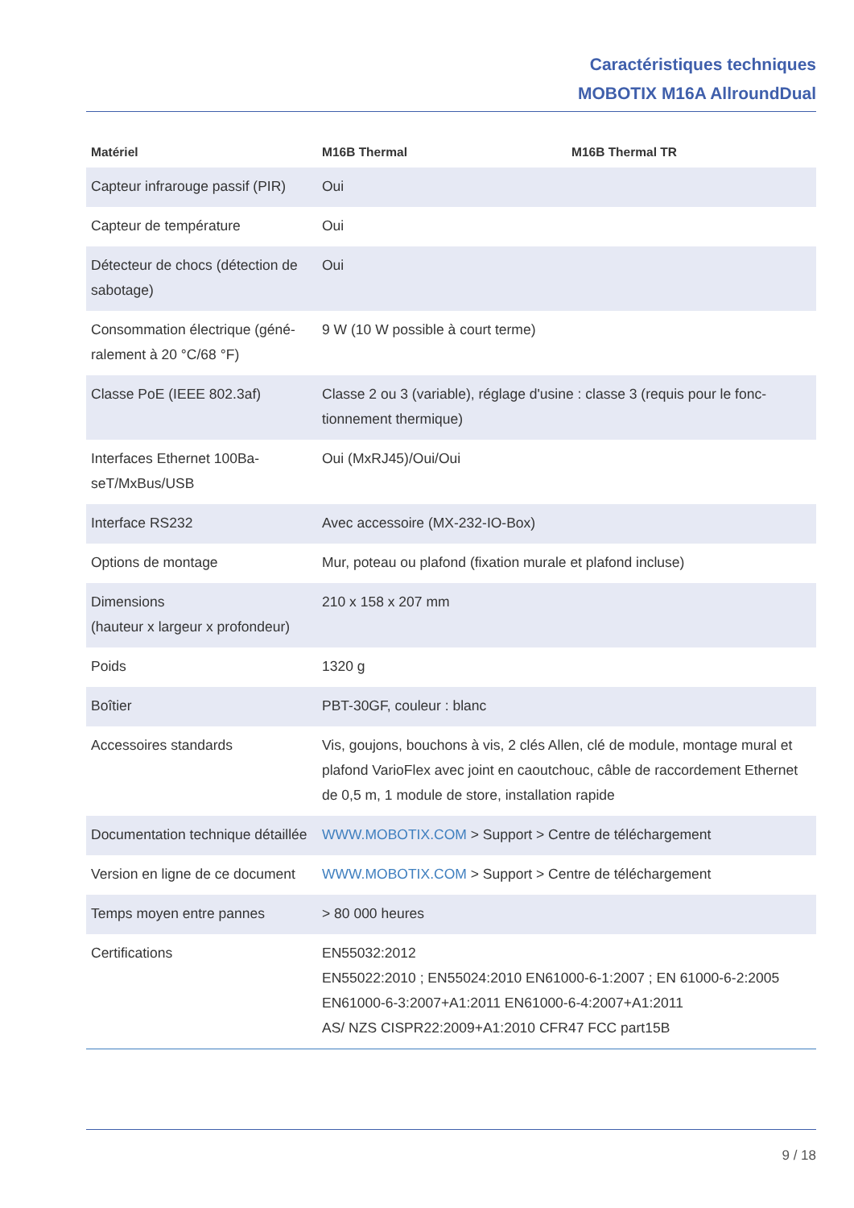Caractéristiques techniques
MOBOTIX M16A AllroundDual
| Matériel | M16B Thermal | M16B Thermal TR |
| --- | --- | --- |
| Capteur infrarouge passif (PIR) | Oui | |
| Capteur de température | Oui | |
| Détecteur de chocs (détection de sabotage) | Oui | |
| Consommation électrique (géné­ralement à 20 °C/68 °F) | 9 W (10 W possible à court terme) | |
| Classe PoE (IEEE 802.3af) | Classe 2 ou 3 (variable), réglage d'usine : classe 3 (requis pour le fonc­tionnement thermique) | |
| Interfaces Ethernet 100Ba­seT/MxBus/USB | Oui (MxRJ45)/Oui/Oui | |
| Interface RS232 | Avec accessoire (MX-232-IO-Box) | |
| Options de montage | Mur, poteau ou plafond (fixation murale et plafond incluse) | |
| Dimensions (hauteur x largeur x profondeur) | 210 x 158 x 207 mm | |
| Poids | 1320 g | |
| Boîtier | PBT-30GF, couleur : blanc | |
| Accessoires standards | Vis, goujons, bouchons à vis, 2 clés Allen, clé de module, montage mural et plafond VarioFlex avec joint en caoutchouc, câble de raccordement Ethernet de 0,5 m, 1 module de store, installation rapide | |
| Documentation technique détaillée | WWW.MOBOTIX.COM > Support > Centre de téléchargement | |
| Version en ligne de ce document | WWW.MOBOTIX.COM > Support > Centre de téléchargement | |
| Temps moyen entre pannes | > 80 000 heures | |
| Certifications | EN55032:2012 EN55022:2010 ; EN55024:2010 EN61000-6-1:2007 ; EN 61000-6-2:2005 EN61000-6-3:2007+A1:2011 EN61000-6-4:2007+A1:2011 AS/ NZS CISPR22:2009+A1:2010 CFR47 FCC part15B | |
9 / 18